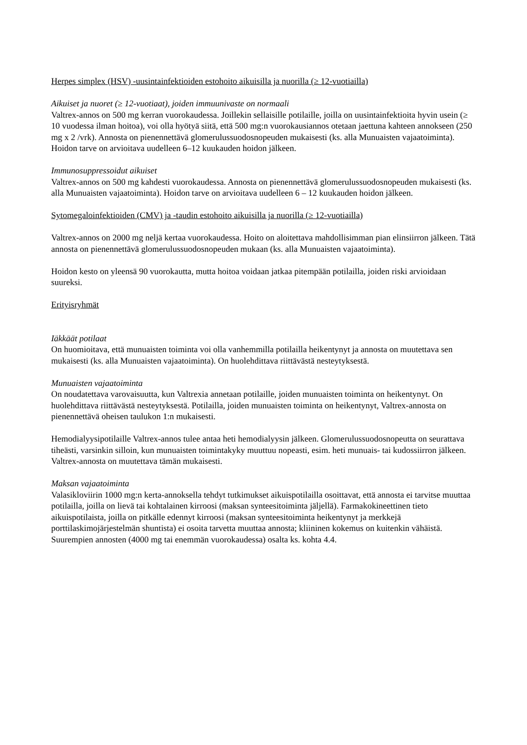Herpes simplex (HSV) -uusintainfektioiden estohoito aikuisilla ja nuorilla (≥ 12-vuotiailla)
Aikuiset ja nuoret (≥ 12-vuotiaat), joiden immuunivaste on normaali
Valtrex-annos on 500 mg kerran vuorokaudessa. Joillekin sellaisille potilaille, joilla on uusintainfektioita hyvin usein (≥ 10 vuodessa ilman hoitoa), voi olla hyötyä siitä, että 500 mg:n vuorokausiannos otetaan jaettuna kahteen annokseen (250 mg x 2 /vrk). Annosta on pienennettävä glomerulussuodosnopeuden mukaisesti (ks. alla Munuaisten vajaatoiminta). Hoidon tarve on arvioitava uudelleen 6–12 kuukauden hoidon jälkeen.
Immunosuppressoidut aikuiset
Valtrex-annos on 500 mg kahdesti vuorokaudessa. Annosta on pienennettävä glomerulussuodosnopeuden mukaisesti (ks. alla Munuaisten vajaatoiminta). Hoidon tarve on arvioitava uudelleen 6 – 12 kuukauden hoidon jälkeen.
Sytomegaloinfektioiden (CMV) ja -taudin estohoito aikuisilla ja nuorilla (≥ 12-vuotiailla)
Valtrex-annos on 2000 mg neljä kertaa vuorokaudessa. Hoito on aloitettava mahdollisimman pian elinsiirron jälkeen. Tätä annosta on pienennettävä glomerulussuodosnopeuden mukaan (ks. alla Munuaisten vajaatoiminta).
Hoidon kesto on yleensä 90 vuorokautta, mutta hoitoa voidaan jatkaa pitempään potilailla, joiden riski arvioidaan suureksi.
Erityisryhmät
Iäkkäät potilaat
On huomioitava, että munuaisten toiminta voi olla vanhemmilla potilailla heikentynyt ja annosta on muutettava sen mukaisesti (ks. alla Munuaisten vajaatoiminta). On huolehdittava riittävästä nesteytyksestä.
Munuaisten vajaatoiminta
On noudatettava varovaisuutta, kun Valtrexia annetaan potilaille, joiden munuaisten toiminta on heikentynyt. On huolehdittava riittävästä nesteytyksestä. Potilailla, joiden munuaisten toiminta on heikentynyt, Valtrex-annosta on pienennettävä oheisen taulukon 1:n mukaisesti.
Hemodialyysipotilaille Valtrex-annos tulee antaa heti hemodialyysin jälkeen. Glomerulussuodosnopeutta on seurattava tiheästi, varsinkin silloin, kun munuaisten toimintakyky muuttuu nopeasti, esim. heti munuais- tai kudossiirron jälkeen. Valtrex-annosta on muutettava tämän mukaisesti.
Maksan vajaatoiminta
Valasikloviirin 1000 mg:n kerta-annoksella tehdyt tutkimukset aikuispotilailla osoittavat, että annosta ei tarvitse muuttaa potilailla, joilla on lievä tai kohtalainen kirroosi (maksan synteesitoiminta jäljellä). Farmakokineettinen tieto aikuispotilaista, joilla on pitkälle edennyt kirroosi (maksan synteesitoiminta heikentynyt ja merkkejä porttilaskimojärjestelmän shuntista) ei osoita tarvetta muuttaa annosta; kliininen kokemus on kuitenkin vähäistä. Suurempien annosten (4000 mg tai enemmän vuorokaudessa) osalta ks. kohta 4.4.